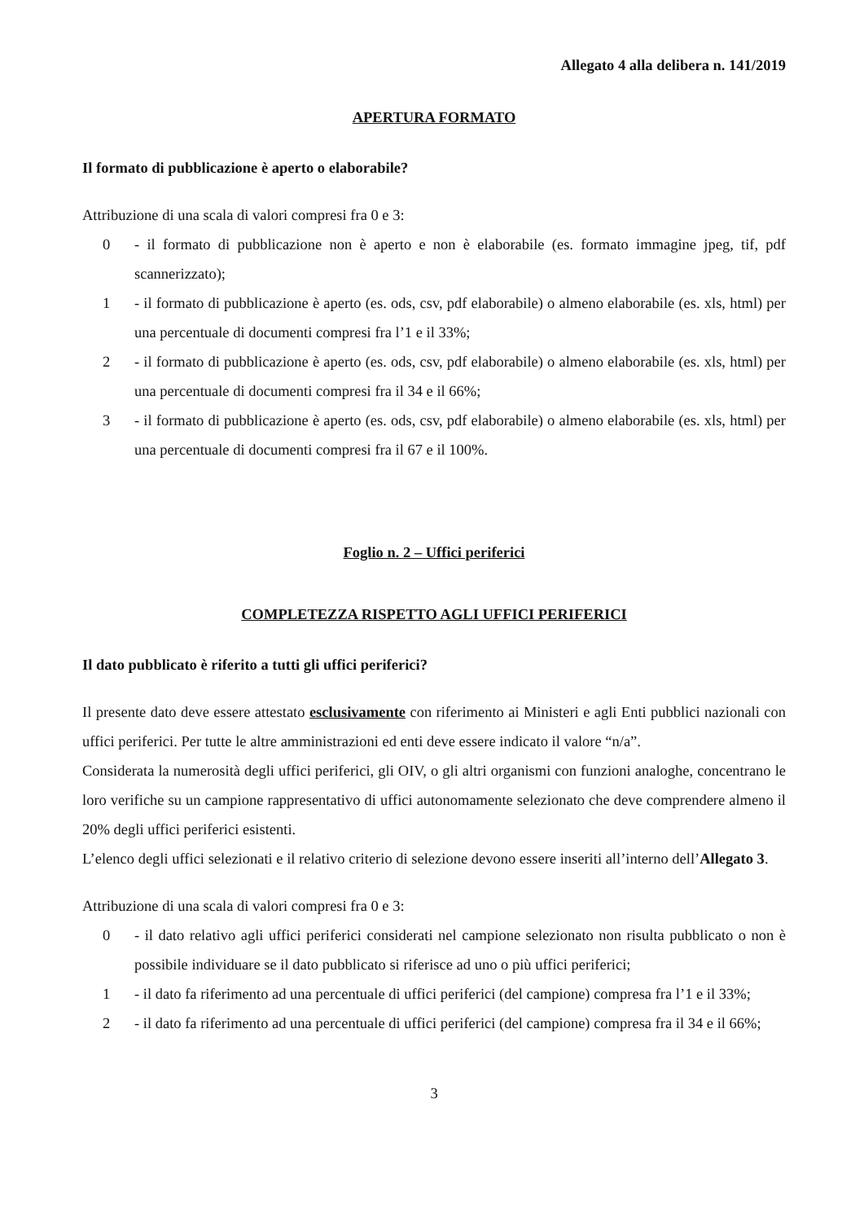Allegato 4 alla delibera n. 141/2019
APERTURA FORMATO
Il formato di pubblicazione è aperto o elaborabile?
Attribuzione di una scala di valori compresi fra 0 e 3:
0 - il formato di pubblicazione non è aperto e non è elaborabile (es. formato immagine jpeg, tif, pdf scannerizzato);
1 - il formato di pubblicazione è aperto (es. ods, csv, pdf elaborabile) o almeno elaborabile (es. xls, html) per una percentuale di documenti compresi fra l’1 e il 33%;
2 - il formato di pubblicazione è aperto (es. ods, csv, pdf elaborabile) o almeno elaborabile (es. xls, html) per una percentuale di documenti compresi fra il 34 e il 66%;
3 - il formato di pubblicazione è aperto (es. ods, csv, pdf elaborabile) o almeno elaborabile (es. xls, html) per una percentuale di documenti compresi fra il 67 e il 100%.
Foglio n. 2 – Uffici periferici
COMPLETEZZA RISPETTO AGLI UFFICI PERIFERICI
Il dato pubblicato è riferito a tutti gli uffici periferici?
Il presente dato deve essere attestato esclusivamente con riferimento ai Ministeri e agli Enti pubblici nazionali con uffici periferici. Per tutte le altre amministrazioni ed enti deve essere indicato il valore “n/a”.
Considerata la numerosità degli uffici periferici, gli OIV, o gli altri organismi con funzioni analoghe, concentrano le loro verifiche su un campione rappresentativo di uffici autonomamente selezionato che deve comprendere almeno il 20% degli uffici periferici esistenti.
L’elenco degli uffici selezionati e il relativo criterio di selezione devono essere inseriti all’interno dell’Allegato 3.
Attribuzione di una scala di valori compresi fra 0 e 3:
0 - il dato relativo agli uffici periferici considerati nel campione selezionato non risulta pubblicato o non è possibile individuare se il dato pubblicato si riferisce ad uno o più uffici periferici;
1 - il dato fa riferimento ad una percentuale di uffici periferici (del campione) compresa fra l’1 e il 33%;
2 - il dato fa riferimento ad una percentuale di uffici periferici (del campione) compresa fra il 34 e il 66%;
3